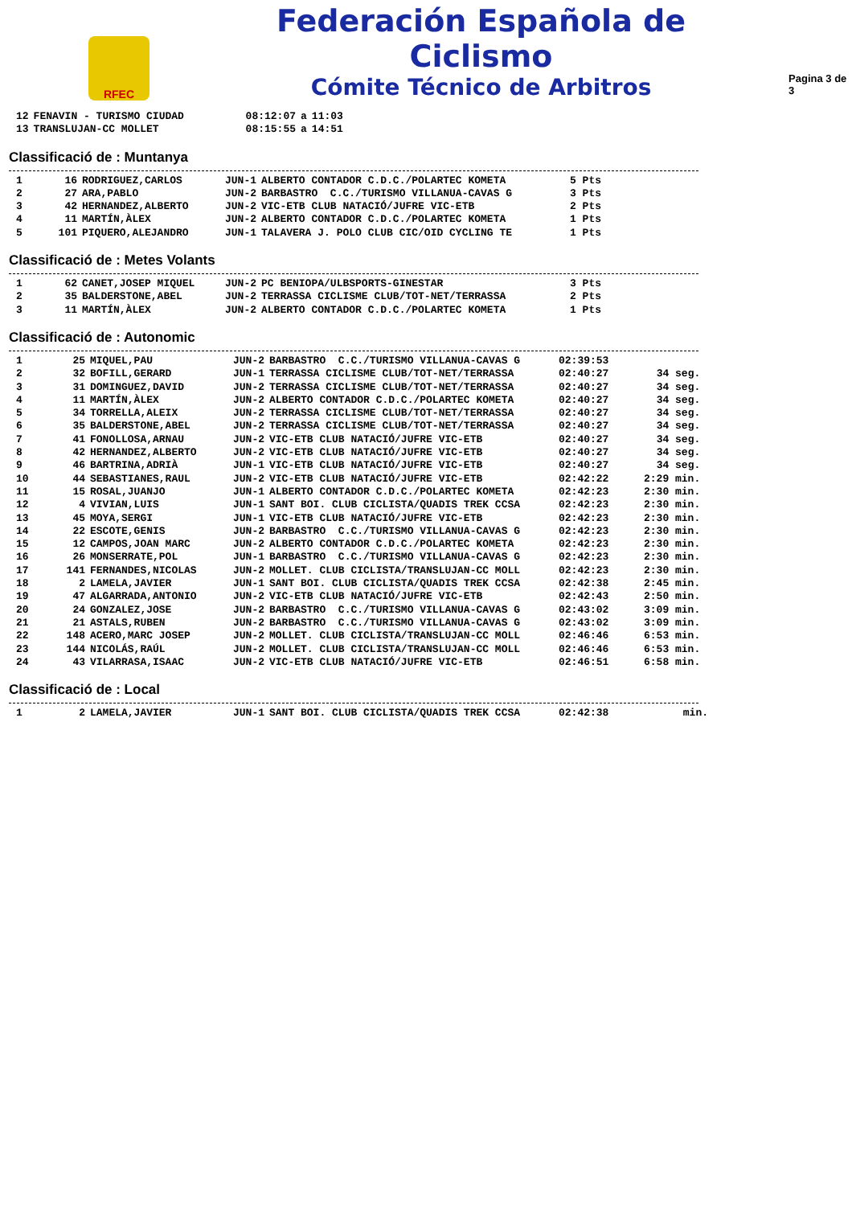RFEC
Federación Española de Ciclismo
Cómite Técnico de Arbitros
Pagina 3 de 3
| 12 | FENAVIN - TURISMO CIUDAD | 08:12:07 | a | 11:03 |
| 13 | TRANSLUJAN-CC MOLLET | 08:15:55 | a | 14:51 |
Classificació de : Muntanya
| 1 | 16 | RODRIGUEZ,CARLOS | JUN-1 | ALBERTO CONTADOR C.D.C./POLARTEC KOMETA | 5 Pts |
| 2 | 27 | ARA,PABLO | JUN-2 | BARBASTRO C.C./TURISMO VILLANUA-CAVAS G | 3 Pts |
| 3 | 42 | HERNANDEZ,ALBERTO | JUN-2 | VIC-ETB CLUB NATACIÓ/JUFRE VIC-ETB | 2 Pts |
| 4 | 11 | MARTÍN,ÀLEX | JUN-2 | ALBERTO CONTADOR C.D.C./POLARTEC KOMETA | 1 Pts |
| 5 | 101 | PIQUERO,ALEJANDRO | JUN-1 | TALAVERA J. POLO CLUB CIC/OID CYCLING TE | 1 Pts |
Classificació de : Metes Volants
| 1 | 62 | CANET,JOSEP MIQUEL | JUN-2 | PC BENIOPA/ULBSPORTS-GINESTAR | 3 Pts |
| 2 | 35 | BALDERSTONE,ABEL | JUN-2 | TERRASSA CICLISME CLUB/TOT-NET/TERRASSA | 2 Pts |
| 3 | 11 | MARTÍN,ÀLEX | JUN-2 | ALBERTO CONTADOR C.D.C./POLARTEC KOMETA | 1 Pts |
Classificació de : Autonomic
| 1 | 25 | MIQUEL,PAU | JUN-2 | BARBASTRO C.C./TURISMO VILLANUA-CAVAS G | 02:39:53 | |
| 2 | 32 | BOFILL,GERARD | JUN-1 | TERRASSA CICLISME CLUB/TOT-NET/TERRASSA | 02:40:27 | 34 seg. |
| 3 | 31 | DOMINGUEZ,DAVID | JUN-2 | TERRASSA CICLISME CLUB/TOT-NET/TERRASSA | 02:40:27 | 34 seg. |
| 4 | 11 | MARTÍN,ÀLEX | JUN-2 | ALBERTO CONTADOR C.D.C./POLARTEC KOMETA | 02:40:27 | 34 seg. |
| 5 | 34 | TORRELLA,ALEIX | JUN-2 | TERRASSA CICLISME CLUB/TOT-NET/TERRASSA | 02:40:27 | 34 seg. |
| 6 | 35 | BALDERSTONE,ABEL | JUN-2 | TERRASSA CICLISME CLUB/TOT-NET/TERRASSA | 02:40:27 | 34 seg. |
| 7 | 41 | FONOLLOSA,ARNAU | JUN-2 | VIC-ETB CLUB NATACIÓ/JUFRE VIC-ETB | 02:40:27 | 34 seg. |
| 8 | 42 | HERNANDEZ,ALBERTO | JUN-2 | VIC-ETB CLUB NATACIÓ/JUFRE VIC-ETB | 02:40:27 | 34 seg. |
| 9 | 46 | BARTRINA,ADRIÀ | JUN-1 | VIC-ETB CLUB NATACIÓ/JUFRE VIC-ETB | 02:40:27 | 34 seg. |
| 10 | 44 | SEBASTIANES,RAUL | JUN-2 | VIC-ETB CLUB NATACIÓ/JUFRE VIC-ETB | 02:42:22 | 2:29 min. |
| 11 | 15 | ROSAL,JUANJO | JUN-1 | ALBERTO CONTADOR C.D.C./POLARTEC KOMETA | 02:42:23 | 2:30 min. |
| 12 | 4 | VIVIAN,LUIS | JUN-1 | SANT BOI. CLUB CICLISTA/QUADIS TREK CCSA | 02:42:23 | 2:30 min. |
| 13 | 45 | MOYA,SERGI | JUN-1 | VIC-ETB CLUB NATACIÓ/JUFRE VIC-ETB | 02:42:23 | 2:30 min. |
| 14 | 22 | ESCOTE,GENIS | JUN-2 | BARBASTRO C.C./TURISMO VILLANUA-CAVAS G | 02:42:23 | 2:30 min. |
| 15 | 12 | CAMPOS,JOAN MARC | JUN-2 | ALBERTO CONTADOR C.D.C./POLARTEC KOMETA | 02:42:23 | 2:30 min. |
| 16 | 26 | MONSERRATE,POL | JUN-1 | BARBASTRO C.C./TURISMO VILLANUA-CAVAS G | 02:42:23 | 2:30 min. |
| 17 | 141 | FERNANDES,NICOLAS | JUN-2 | MOLLET. CLUB CICLISTA/TRANSLUJAN-CC MOLL | 02:42:23 | 2:30 min. |
| 18 | 2 | LAMELA,JAVIER | JUN-1 | SANT BOI. CLUB CICLISTA/QUADIS TREK CCSA | 02:42:38 | 2:45 min. |
| 19 | 47 | ALGARRADA,ANTONIO | JUN-2 | VIC-ETB CLUB NATACIÓ/JUFRE VIC-ETB | 02:42:43 | 2:50 min. |
| 20 | 24 | GONZALEZ,JOSE | JUN-2 | BARBASTRO C.C./TURISMO VILLANUA-CAVAS G | 02:43:02 | 3:09 min. |
| 21 | 21 | ASTALS,RUBEN | JUN-2 | BARBASTRO C.C./TURISMO VILLANUA-CAVAS G | 02:43:02 | 3:09 min. |
| 22 | 148 | ACERO,MARC JOSEP | JUN-2 | MOLLET. CLUB CICLISTA/TRANSLUJAN-CC MOLL | 02:46:46 | 6:53 min. |
| 23 | 144 | NICOLÁS,RAÚL | JUN-2 | MOLLET. CLUB CICLISTA/TRANSLUJAN-CC MOLL | 02:46:46 | 6:53 min. |
| 24 | 43 | VILARRASA,ISAAC | JUN-2 | VIC-ETB CLUB NATACIÓ/JUFRE VIC-ETB | 02:46:51 | 6:58 min. |
Classificació de : Local
| 1 | 2 | LAMELA,JAVIER | JUN-1 | SANT BOI. CLUB CICLISTA/QUADIS TREK CCSA | 02:42:38 | min. |